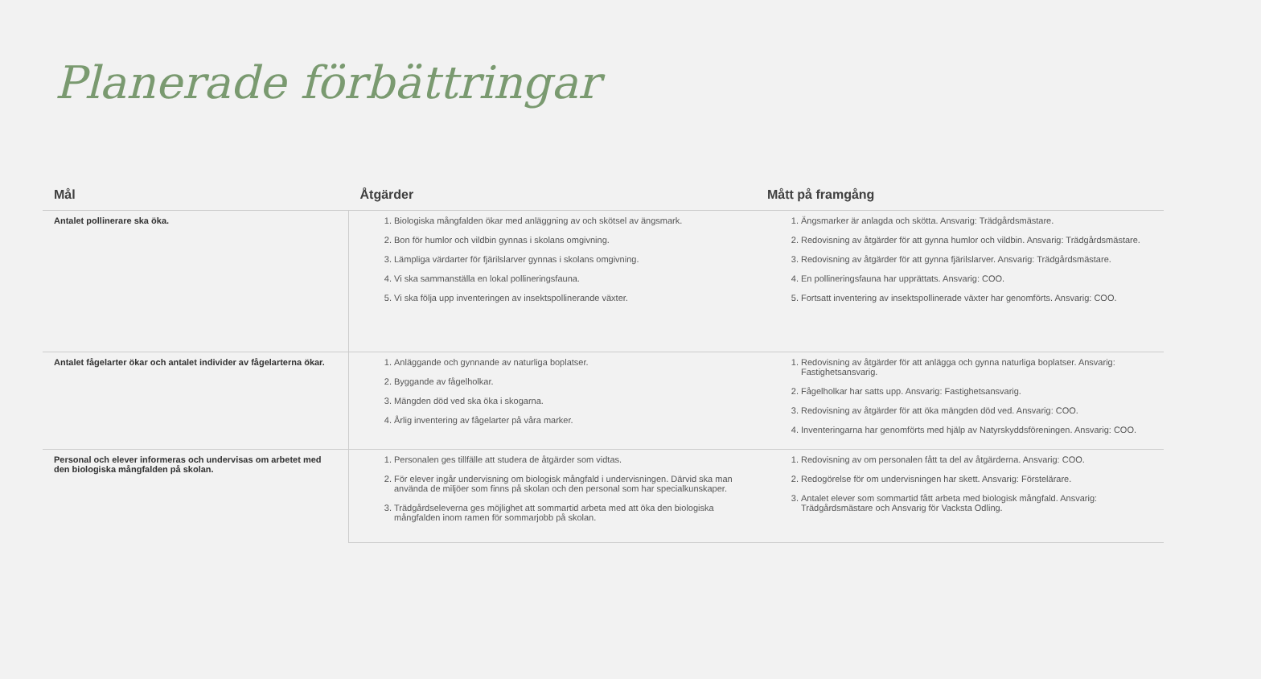Planerade förbättringar
| Mål | Åtgärder | Mått på framgång |
| --- | --- | --- |
| Antalet pollinerare ska öka. | 1. Biologiska mångfalden ökar med anläggning av och skötsel av ängsmark. 2. Bon för humlor och vildbin gynnas i skolans omgivning. 3. Lämpliga värdarter för fjärilslarver gynnas i skolans omgivning. 4. Vi ska sammanställa en lokal pollineringsfauna. 5. Vi ska följa upp inventeringen av insektspollinerande växter. | 1. Ängsmarker är anlagda och skötta. Ansvarig: Trädgårdsmästare. 2. Redovisning av åtgärder för att gynna humlor och vildbin. Ansvarig: Trädgårdsmästare. 3. Redovisning av åtgärder för att gynna fjärilslarver. Ansvarig: Trädgårdsmästare. 4. En pollineringsfauna har upprättats. Ansvarig: COO. 5. Fortsatt inventering av insektspollinerade växter har genomförts. Ansvarig: COO. |
| Antalet fågelarter ökar och antalet individer av fågelarterna ökar. | 1. Anläggande och gynnande av naturliga boplatser. 2. Byggande av fågelholkar. 3. Mängden död ved ska öka i skogarna. 4. Årlig inventering av fågelarter på våra marker. | 1. Redovisning av åtgärder för att anlägga och gynna naturliga boplatser. Ansvarig: Fastighetsansvarig. 2. Fågelholkar har satts upp. Ansvarig: Fastighetsansvarig. 3. Redovisning av åtgärder för att öka mängden död ved. Ansvarig: COO. 4. Inventeringarna har genomförts med hjälp av Natyrskyddsföreningen. Ansvarig: COO. |
| Personal och elever informeras och undervisas om arbetet med den biologiska mångfalden på skolan. | 1. Personalen ges tillfälle att studera de åtgärder som vidtas. 2. För elever ingår undervisning om biologisk mångfald i undervisningen. Därvid ska man använda de miljöer som finns på skolan och den personal som har specialkunskaper. 3. Trädgårdseleverna ges möjlighet att sommartid arbeta med att öka den biologiska mångfalden inom ramen för sommarjobb på skolan. | 1. Redovisning av om personalen fått ta del av åtgärderna. Ansvarig: COO. 2. Redogörelse för om undervisningen har skett. Ansvarig: Förstelärare. 3. Antalet elever som sommartid fått arbeta med biologisk mångfald. Ansvarig: Trädgårdsmästare och Ansvarig för Vacksta Odling. |